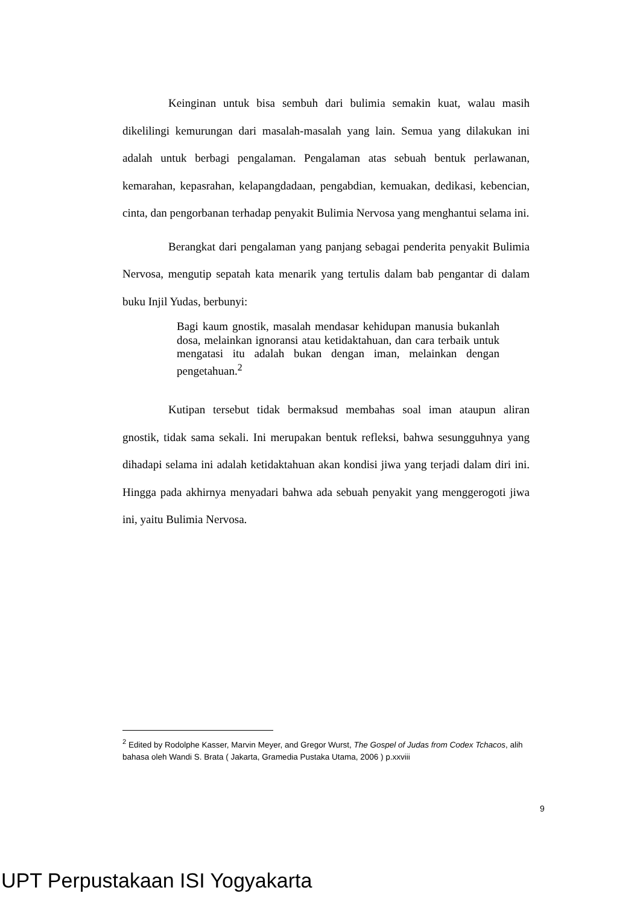Keinginan untuk bisa sembuh dari bulimia semakin kuat, walau masih dikelilingi kemurungan dari masalah-masalah yang lain. Semua yang dilakukan ini adalah untuk berbagi pengalaman. Pengalaman atas sebuah bentuk perlawanan, kemarahan, kepasrahan, kelapangdadaan, pengabdian, kemuakan, dedikasi, kebencian, cinta, dan pengorbanan terhadap penyakit Bulimia Nervosa yang menghantui selama ini.
Berangkat dari pengalaman yang panjang sebagai penderita penyakit Bulimia Nervosa, mengutip sepatah kata menarik yang tertulis dalam bab pengantar di dalam buku Injil Yudas, berbunyi:
Bagi kaum gnostik, masalah mendasar kehidupan manusia bukanlah dosa, melainkan ignoransi atau ketidaktahuan, dan cara terbaik untuk mengatasi itu adalah bukan dengan iman, melainkan dengan pengetahuan.<sup>2</sup>
Kutipan tersebut tidak bermaksud membahas soal iman ataupun aliran gnostik, tidak sama sekali. Ini merupakan bentuk refleksi, bahwa sesungguhnya yang dihadapi selama ini adalah ketidaktahuan akan kondisi jiwa yang terjadi dalam diri ini. Hingga pada akhirnya menyadari bahwa ada sebuah penyakit yang menggerogoti jiwa ini, yaitu Bulimia Nervosa.
<sup>2</sup> Edited by Rodolphe Kasser, Marvin Meyer, and Gregor Wurst, The Gospel of Judas from Codex Tchacos, alih bahasa oleh Wandi S. Brata ( Jakarta, Gramedia Pustaka Utama, 2006 ) p.xxviii
9
UPT Perpustakaan ISI Yogyakarta